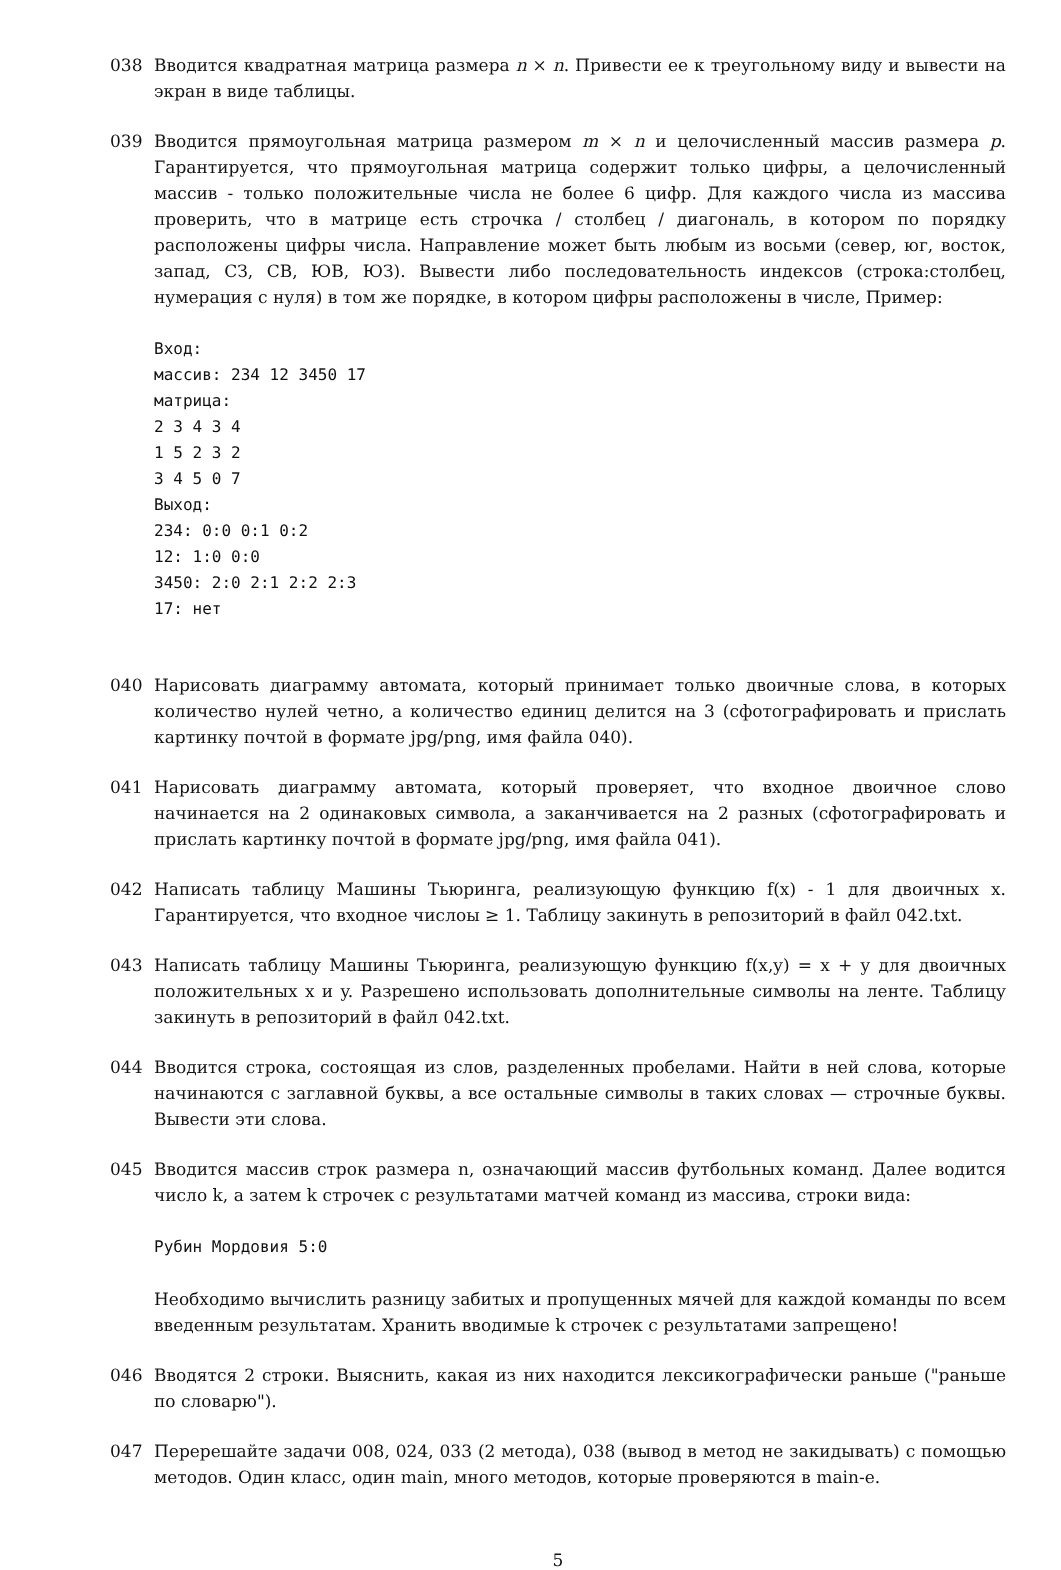038 Вводится квадратная матрица размера n × n. Привести ее к треугольному виду и вывести на экран в виде таблицы.
039 Вводится прямоугольная матрица размером m × n и целочисленный массив размера p. Гарантируется, что прямоугольная матрица содержит только цифры, а целочисленный массив - только положительные числа не более 6 цифр. Для каждого числа из массива проверить, что в матрице есть строчка / столбец / диагональ, в котором по порядку расположены цифры числа. Направление может быть любым из восьми (север, юг, восток, запад, СЗ, СВ, ЮВ, ЮЗ). Вывести либо последовательность индексов (строка:столбец, нумерация с нуля) в том же порядке, в котором цифры расположены в числе, Пример:
Вход:
массив: 234 12 3450 17
матрица:
2 3 4 3 4
1 5 2 3 2
3 4 5 0 7
Выход:
234: 0:0 0:1 0:2
12: 1:0 0:0
3450: 2:0 2:1 2:2 2:3
17: нет
040 Нарисовать диаграмму автомата, который принимает только двоичные слова, в которых количество нулей четно, а количество единиц делится на 3 (сфотографировать и прислать картинку почтой в формате jpg/png, имя файла 040).
041 Нарисовать диаграмму автомата, который проверяет, что входное двоичное слово начинается на 2 одинаковых символа, а заканчивается на 2 разных (сфотографировать и прислать картинку почтой в формате jpg/png, имя файла 041).
042 Написать таблицу Машины Тьюринга, реализующую функцию f(x) - 1 для двоичных x. Гарантируется, что входное числоы ≥ 1. Таблицу закинуть в репозиторий в файл 042.txt.
043 Написать таблицу Машины Тьюринга, реализующую функцию f(x,y) = x + y для двоичных положительных x и y. Разрешено использовать дополнительные символы на ленте. Таблицу закинуть в репозиторий в файл 042.txt.
044 Вводится строка, состоящая из слов, разделенных пробелами. Найти в ней слова, которые начинаются с заглавной буквы, а все остальные символы в таких словах — строчные буквы. Вывести эти слова.
045 Вводится массив строк размера n, означающий массив футбольных команд. Далее водится число k, а затем k строчек с результатами матчей команд из массива, строки вида:
Рубин Мордовия 5:0
Необходимо вычислить разницу забитых и пропущенных мячей для каждой команды по всем введенным результатам. Хранить вводимые k строчек с результатами запрещено!
046 Вводятся 2 строки. Выяснить, какая из них находится лексикографически раньше ("раньше по словарю").
047 Перерешайте задачи 008, 024, 033 (2 метода), 038 (вывод в метод не закидывать) с помощью методов. Один класс, один main, много методов, которые проверяются в main-е.
5